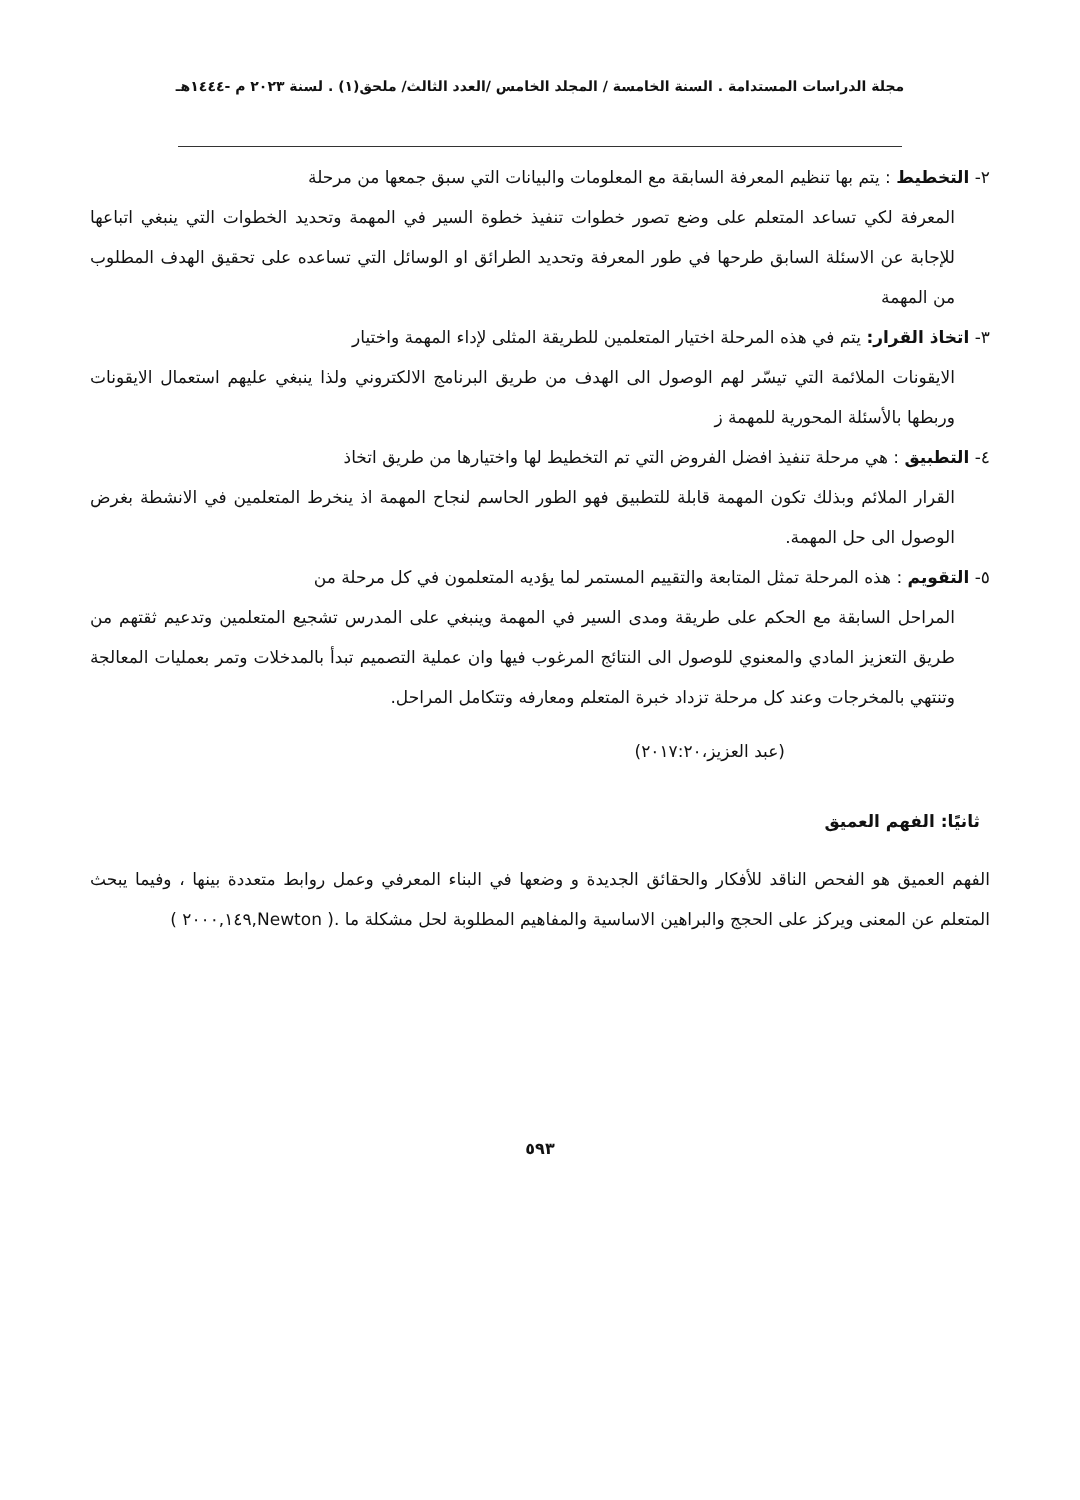مجلة الدراسات المستدامة . السنة الخامسة / المجلد الخامس /العدد الثالث/ ملحق(١) . لسنة ٢٠٢٣ م -١٤٤٤هـ
٢- التخطيط : يتم بها تنظيم المعرفة السابقة مع المعلومات والبيانات التي سبق جمعها من مرحلة
المعرفة لكي تساعد المتعلم على وضع تصور خطوات تنفيذ خطوة السير في المهمة وتحديد الخطوات التي ينبغي اتباعها للإجابة عن الاسئلة السابق طرحها في طور المعرفة وتحديد الطرائق او الوسائل التي تساعده على تحقيق الهدف المطلوب من المهمة
٣- اتخاذ القرار: يتم في هذه المرحلة اختيار المتعلمين للطريقة المثلى لإداء المهمة واختيار
الايقونات الملائمة التي تيسّر لهم الوصول الى الهدف من طريق البرنامج الالكتروني ولذا ينبغي عليهم استعمال الايقونات وربطها بالأسئلة المحورية للمهمة ز
٤- التطبيق : هي مرحلة تنفيذ افضل الفروض التي تم التخطيط لها واختيارها من طريق اتخاذ
القرار الملائم وبذلك تكون المهمة قابلة للتطبيق فهو الطور الحاسم لنجاح المهمة اذ ينخرط المتعلمين في الانشطة بغرض الوصول الى حل المهمة.
٥- التقويم : هذه المرحلة تمثل المتابعة والتقييم المستمر لما يؤديه المتعلمون في كل مرحلة من
المراحل السابقة مع الحكم على طريقة ومدى السير في المهمة وينبغي على المدرس تشجيع المتعلمين وتدعيم ثقتهم من طريق التعزيز المادي والمعنوي للوصول الى النتائج المرغوب فيها وان عملية التصميم تبدأ بالمدخلات وتمر بعمليات المعالجة وتنتهي بالمخرجات وعند كل مرحلة تزداد خبرة المتعلم ومعارفه وتتكامل المراحل.
(عبد العزيز،٢٠١٧:٢٠)
ثانيًا: الفهم العميق
الفهم العميق هو الفحص الناقد للأفكار والحقائق الجديدة و وضعها في البناء المعرفي وعمل روابط متعددة بينها ، وفيما يبحث المتعلم عن المعنى ويركز على الحجج والبراهين الاساسية والمفاهيم المطلوبة لحل مشكلة ما .( Newton,٢٠٠٠,١٤٩ )
٥٩٣